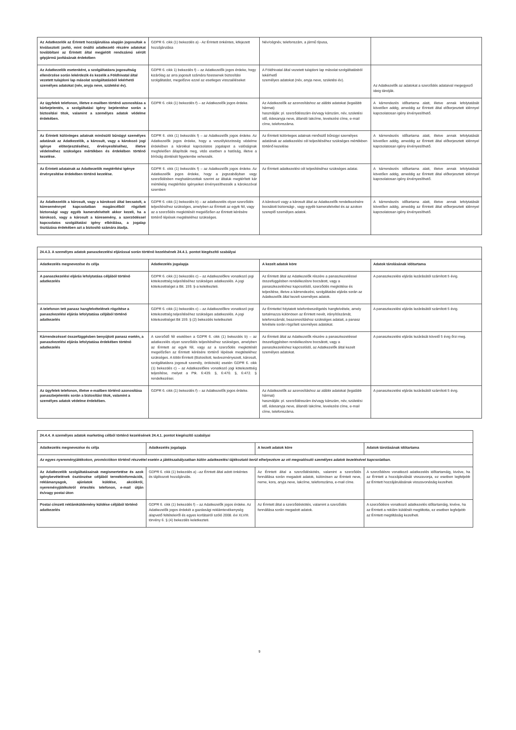| Az Adatkezelők az Érintett hozzájárulása alapján jogosultak a kiválasztott javító, mint önálló adatkezelő részére adatokat továbbítani az Érintett által megjelölt rendszámú sérült gépjármű javításának érdekében | GDPR 6. cikk (1) bekezdés a) - Az Érintett önkéntes, kifejezett hozzájárulása | Név/cégnév, telefonszám, a jármű típusa, | |
| Az Adatkezelők esetenként, a szolgáltatásra jogosultság ellenőrzése során lekérdezik és kezelik a Földhivatal által vezetett tulajdoni lap másolat szolgáltatásból lekérhető személyes adatokat (név, anyja neve, születési év). | GDPR 6. cikk 1) bekezdés f) – az Adatkezelők jogos érdeke, hogy kizárólag az arra jogosult számára fizessenek biztosítási szolgáltatást, megelőzve ezzel az esetleges visszaéléseket | A Földhivatal által vezetett tulajdoni lap másolat szolgáltatásból lekérhető személyes adatokat (név, anyja neve, születési év). | Az Adatkezelők az adatokat a szerződés adataival megegyező ideig tárolják. |
| Az ügyfelek telefonon, illetve e-mailben történő azonosítása a kárbejelentés, a szolgáltatási igény bejelentése során a biztosítási titok, valamint a személyes adatok védelme érdekében. | GDPR 6. cikk (1) bekezdés f) – az Adatkezelők jogos érdeke. | Az Adatkezelők az azonosításhoz az alábbi adatokat (legalább hármat) használják: pl. szerződésszám és/vagy kárszám, név, születési idő, édesanyja neve, állandó lakcíme, levelezési címe, e-mail címe, telefonszáma. | A kárrendezés időtartama alatt, illetve annak lefolytatását követően addig, ameddig az Érintett által előterjesztett idénnyel kapcsolatosan igény érvényesíthető. |
| Az Érintett különleges adatnak minősülő bűnügyi személyes adatának az Adatkezelők, a károsult, vagy a károkozó jogi igénye előterjesztéséhez, érvényesítéséhez, illetve védelméhez szükséges mértékben és érdekében történő kezelése. | GDPR 6. cikk (1) bekezdés f) – az Adatkezelők jogos érdeke. Az Adatkezelők jogos érdeke, hogy a veszélyközösség védelme érdekében a károkkal kapcsolatos jogalapot a valóságnak megfelelően állapítsák meg, vitás esetben a hatóság, illetve a bíróság döntését figyelembe vehessék. | Az Érintett különleges adatnak minősülő bűnügyi személyes adatának az adatkezelési cél teljesítéséhez szükséges mértékben történő kezelése | A kárrendezés időtartama alatt, illetve annak lefolytatását követően addig, ameddig az Érintett által előterjesztett idénnyel kapcsolatosan igény érvényesíthető. |
| Az Érintett adatainak az Adatkezelők megtérítési igénye érvényesítése érdekében történő kezelése. | GDPR 6. cikk (1) bekezdés f) – az Adatkezelők jogos érdeke. Az Adatkezelők jogos érdeke, hogy a jogszabályban vagy szerződésben meghatározottak szerint az általuk megtérített kár mértékéig megtérítési igényeiket érvényesíthessék a károkozóval szemben | Az Érintett adatkezelési cél teljesítéséhez szükséges adatai. | A kárrendezés időtartama alatt, illetve annak lefolytatását követően addig, ameddig az Érintett által előterjesztett idénnyel kapcsolatosan igény érvényesíthető. |
| Az Adatkezelők a károsult, vagy a károkozó által becsatolt, a káreseménnyel kapcsolatban magáncélból rögzített biztonsági vagy egyéb kamerafelvételt akkor kezeli, ha a károkozó, vagy a károsult a káresemény, a szerződéssel kapcsolatos szolgáltatási igény elbírálása, a jogalap tisztázása érdekében azt a biztosító számára átadja. | GDPR 6. cikk (1) bekezdés b) – az adatkezelés olyan szerződés teljesítéséhez szükséges, amelyben az Érintett az egyik fél, vagy az a szerződés megkötését megelőzően az Érintett kérésére történő lépések megtételéhez szükséges. | A károkozó vagy a károsult által az Adatkezelők rendelkezésére bocsátott biztonsági-, vagy egyéb kamerafelvétel és az azokon szereplő személyes adatok. | A kárrendezés időtartama alatt, illetve annak lefolytatását követően addig, ameddig az Érintett által előterjesztett idénnyel kapcsolatosan igény érvényesíthető. |
| 24.4.3. A személyes adatok panaszkezelési eljárással során történő kezelésének 24.4.1. pontot kiegészítő szabályai | | | |
| --- | --- | --- | --- |
| Adatkezelés megnevezése és célja | Adatkezelés jogalapja | A kezelt adatok köre | Adatok tárolásának időtartama |
| A panaszkezelési eljárás lefolytatása céljából történő adatkezelés | GDPR 6. cikk (1) bekezdés c) – az Adatkezelőkre vonatkozó jogi kötelezettség teljesítéséhez szükséges adatkezelés. A jogi kötelezettséget a Bit. 159. §-a keletkezteti. | Az Érintett által az Adatkezelők részére a panaszkezeléssel összefüggésben rendelkezésre bocsátott, vagy a panaszkezeléshez kapcsolódó, szerződés megkötése és teljesítése, illetve a kárrendezési, szolgáltatási eljárás során az Adatkezelők által kezelt személyes adatok. | A panaszkezelési eljárás lezárásától számított 5 évig. |
| A telefonon tett panasz hangfelvételének rögzítése a panaszkezelési eljárás lefolytatása céljából történő adatkezelés | GDPR 6. cikk (1) bekezdés c) – az Adatkezelőkre vonatkozó jogi kötelezettség teljesítéséhez szükséges adatkezelés. A jogi kötelezettséget Bit 159. § (2) bekezdés keletkezteti | Az Érintettel folytatott telefonbeszélgetés hangfelvétele, amely tartalmazza különösen az Érintett nevét, irányítószámát, telefonszámát, beazonosításhoz szükséges adatait, a panasz felvétele során rögzített személyes adatokat. | A panaszkezelési eljárás lezárásától számított 5 évig. |
| Kárrendezéssel összefüggésben benyújtott panasz esetén, a panaszkezelési eljárás lefolytatása érdekében történő adatkezelés | A szerződő fél esetében a GDPR 6. cikk (1) bekezdés b) – az adatkezelés olyan szerződés teljesítéséhez szükséges, amelyben az Érintett az egyik fél, vagy az a szerződés megkötését megelőzően az Érintett kérésére történő lépések megtételéhez szükséges. A többi Érintett (Biztosított, kedvezményezett, károsult, szolgáltatásra jogosult személy, örökösök) esetén GDPR 6. cikk (1) bekezdés c) – az Adatkezelőkre vonatkozó jogi kötelezettség teljesítése, melyet a Ptk. 6:439. §, 6:470. §, 6:472. § rendelkezései. | Az Érintett által az Adatkezelők részére a panaszkezeléssel összefüggésben rendelkezésre bocsátott, vagy a panaszkezeléshez kapcsolódó, az Adatkezelők által kezelt személyes adatokat. | A panaszkezelési eljárás lezárását követő 5 évig őrzi meg. |
| Az ügyfelek telefonon, illetve e-mailben történő azonosítása panaszbejelentés során a biztosítási titok, valamint a személyes adatok védelme érdekében. | GDPR 6. cikk (1) bekezdés f) – az Adatkezelők jogos érdeke. | Az Adatkezelők az azonosításhoz az alábbi adatokat (legalább hármat) használják: pl. szerződésszám és/vagy kárszám, név, születési idő, édesanyja neve, állandó lakcíme, levelezési címe, e-mail címe, telefonszáma. | A panaszkezelési eljárás lezárásától számított 5 évig. |
| 24.4.4. A személyes adatok marketing célból történő kezelésének 24.4.1. pontot kiegészítő szabályai | | | |
| --- | --- | --- | --- |
| Adatkezelés megnevezése és célja | Adatkezelés jogalapja | A kezelt adatok köre | Adatok tárolásának időtartama |
| Az egyes nyereményjátékokon, promóciókon történő részvétel esetén a játékszabályzatban külön adatkezelési tájékoztató kerül elhelyezésre az ott megvalósuló személyes adatok kezelésével kapcsolatban. | | | |
| Az Adatkezelők szolgáltatásainak megismertetése és azok igénybevételének ösztönzése céljából termékinformációk, reklámanyagok, ajánlatok küldése, akciókról, nyereményjátékokról értesítés telefonon, e-mail útján és/vagy postai úton | GDPR 6. cikk (1) bekezdés a) –az Érintett által adott önkéntes és tájékozott hozzájárulás. | Az Érintett által a szerződéskötés, valamint a szerződés fennállása során megadott adatok, különösen az Érintett neve, neme, kora, anyja neve, lakcíme, telefonszáma, e-mail címe. | A szerződésre vonatkozó adatkezelés időtartamáig, kivéve, ha az Érintett a hozzájárulását visszavonja, ez esetben legfeljebb az Érintett hozzájárulásának visszavonásáig kezelheti. |
| Postai címzett reklámküldemény küldése céljából történő adatkezelés | GDPR 6. cikk (1) bekezdés f) – az Adatkezelők jogos érdeke. Az Adatkezelők jogos érdekét a gazdasági reklámtevékenység alapvető feltételeiről és egyes korlátairól szóló 2008. évi XLVIII. törvény 6. § (4) bekezdés keletkezteti. | Az Érintett által a szerződéskötés, valamint a szerződés fennállása során megadott adatok. | A szerződésre vonatkozó adatkezelés időtartamáig, kivéve, ha az Érintett a reklám küldését megtiltotta, ez esetben legfeljebb az Érintett megtiltásáig kezelheti. |
9